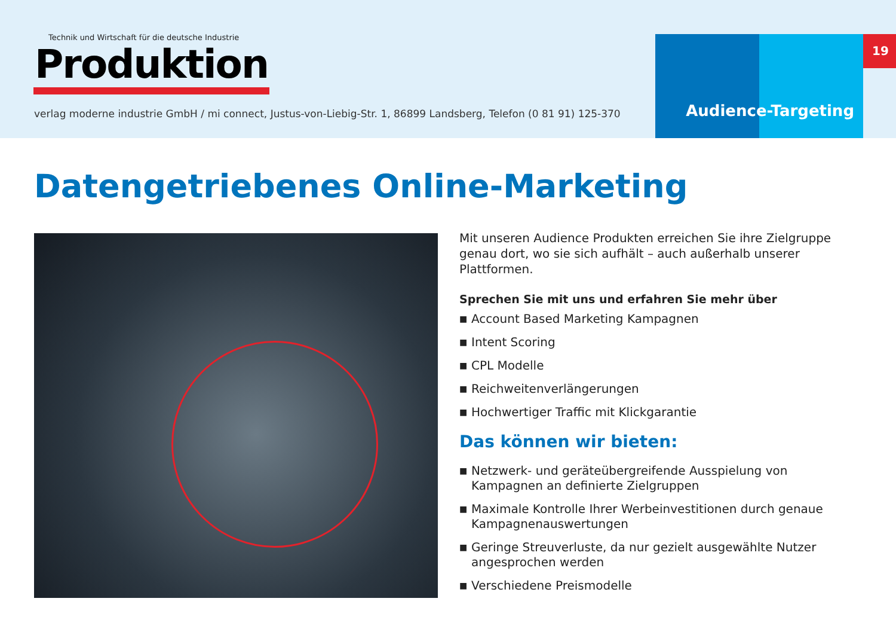Technik und Wirtschaft für die deutsche Industrie
Produktion
verlag moderne industrie GmbH / mi connect, Justus-von-Liebig-Str. 1, 86899 Landsberg, Telefon (0 81 91) 125-370
Audience-Targeting
19
Datengetriebenes Online-Marketing
Mit unseren Audience Produkten erreichen Sie ihre Zielgruppe genau dort, wo sie sich aufhält – auch außerhalb unserer Plattformen.
Sprechen Sie mit uns und erfahren Sie mehr über
■ Account Based Marketing Kampagnen
■ Intent Scoring
■ CPL Modelle
■ Reichweitenverlängerungen
■ Hochwertiger Traffic mit Klickgarantie
Das können wir bieten:
■ Netzwerk- und geräteübergreifende Ausspielung von Kampagnen an definierte Zielgruppen
■ Maximale Kontrolle Ihrer Werbeinvestitionen durch genaue Kampagnenauswertungen
■ Geringe Streuverluste, da nur gezielt ausgewählte Nutzer angesprochen werden
■ Verschiedene Preismodelle